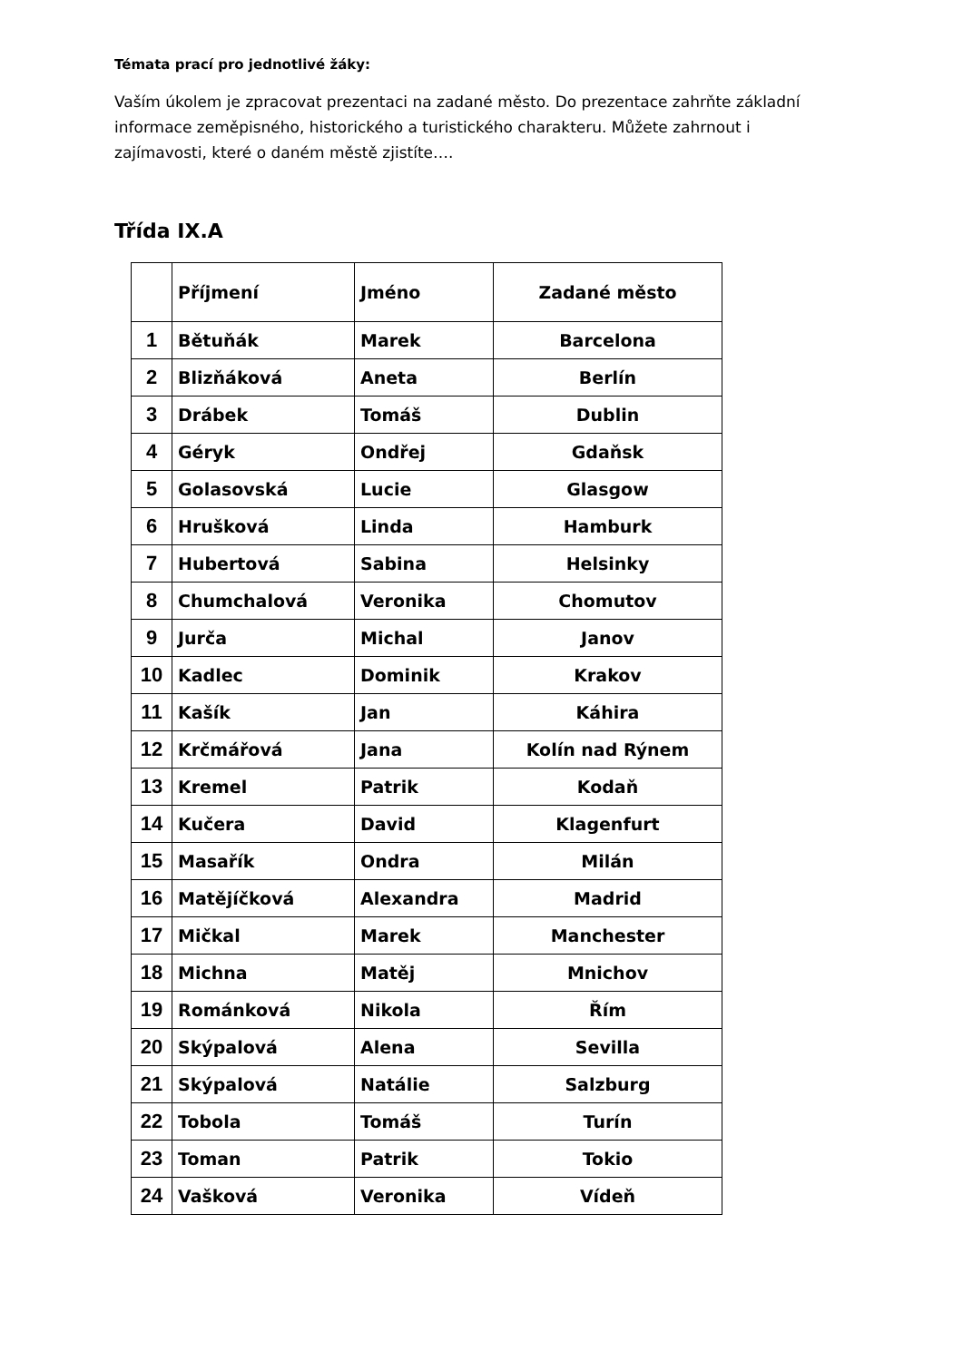Témata prací pro jednotlivé žáky:
Vaším úkolem je zpracovat prezentaci na zadané město. Do prezentace zahrňte základní informace zeměpisného, historického a turistického charakteru. Můžete zahrnout i zajímavosti, které o daném městě zjistíte….
Třída IX.A
| | Příjmení | Jméno | Zadané město |
| --- | --- | --- | --- |
| 1 | Bětuňák | Marek | Barcelona |
| 2 | Blizňáková | Aneta | Berlín |
| 3 | Drábek | Tomáš | Dublin |
| 4 | Géryk | Ondřej | Gdaňsk |
| 5 | Golasovská | Lucie | Glasgow |
| 6 | Hrušková | Linda | Hamburk |
| 7 | Hubertová | Sabina | Helsinky |
| 8 | Chumchalová | Veronika | Chomutov |
| 9 | Jurča | Michal | Janov |
| 10 | Kadlec | Dominik | Krakov |
| 11 | Kašík | Jan | Káhira |
| 12 | Krčmářová | Jana | Kolín nad Rýnem |
| 13 | Kremel | Patrik | Kodaň |
| 14 | Kučera | David | Klagenfurt |
| 15 | Masařík | Ondra | Milán |
| 16 | Matějíčková | Alexandra | Madrid |
| 17 | Mičkal | Marek | Manchester |
| 18 | Michna | Matěj | Mnichov |
| 19 | Románková | Nikola | Řím |
| 20 | Skýpalová | Alena | Sevilla |
| 21 | Skýpalová | Natálie | Salzburg |
| 22 | Tobola | Tomáš | Turín |
| 23 | Toman | Patrik | Tokio |
| 24 | Vašková | Veronika | Vídeň |